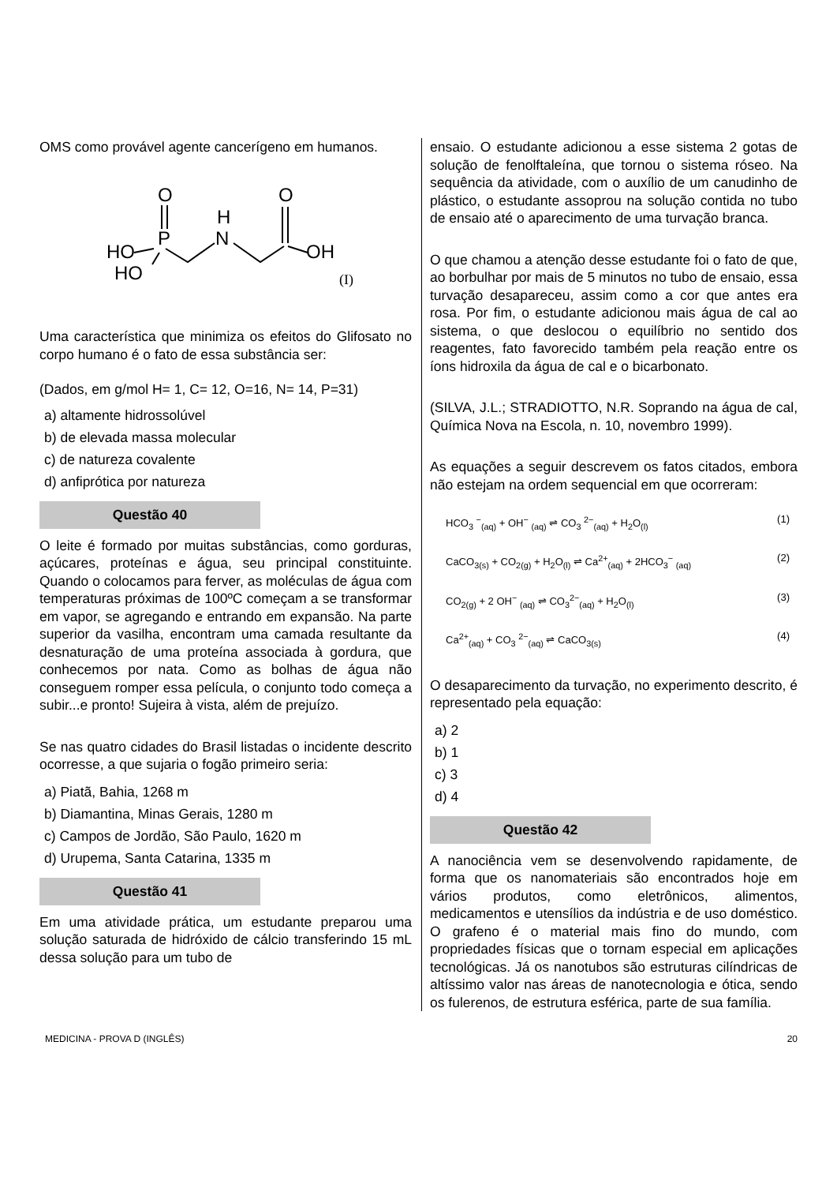OMS como provável agente cancerígeno em humanos.
O
O
H
N
P
HO
HO
OH
(I)
Uma característica que minimiza os efeitos do Glifosato no corpo humano é o fato de essa substância ser:
(Dados, em g/mol H= 1, C= 12, O=16, N= 14, P=31)
a) altamente hidrossolúvel
b) de elevada massa molecular
c) de natureza covalente
d) anfiprótica por natureza
Questão 40
O leite é formado por muitas substâncias, como gorduras, açúcares, proteínas e água, seu principal constituinte. Quando o colocamos para ferver, as moléculas de água com temperaturas próximas de 100ºC começam a se transformar em vapor, se agregando e entrando em expansão. Na parte superior da vasilha, encontram uma camada resultante da desnaturação de uma proteína associada à gordura, que conhecemos por nata. Como as bolhas de água não conseguem romper essa película, o conjunto todo começa a subir...e pronto! Sujeira à vista, além de prejuízo.
Se nas quatro cidades do Brasil listadas o incidente descrito ocorresse, a que sujaria o fogão primeiro seria:
a) Piatã, Bahia, 1268 m
b) Diamantina, Minas Gerais, 1280 m
c) Campos de Jordão, São Paulo, 1620 m
d) Urupema, Santa Catarina, 1335 m
Questão 41
Em uma atividade prática, um estudante preparou uma solução saturada de hidróxido de cálcio transferindo 15 mL dessa solução para um tubo de
ensaio. O estudante adicionou a esse sistema 2 gotas de solução de fenolftaleína, que tornou o sistema róseo. Na sequência da atividade, com o auxílio de um canudinho de plástico, o estudante assoprou na solução contida no tubo de ensaio até o aparecimento de uma turvação branca.
O que chamou a atenção desse estudante foi o fato de que, ao borbulhar por mais de 5 minutos no tubo de ensaio, essa turvação desapareceu, assim como a cor que antes era rosa. Por fim, o estudante adicionou mais água de cal ao sistema, o que deslocou o equilíbrio no sentido dos reagentes, fato favorecido também pela reação entre os íons hidroxila da água de cal e o bicarbonato.
(SILVA, J.L.; STRADIOTTO, N.R. Soprando na água de cal, Química Nova na Escola, n. 10, novembro 1999).
As equações a seguir descrevem os fatos citados, embora não estejam na ordem sequencial em que ocorreram:
HCO<sub>3</sub> <sup>−</sup><sub>(aq)</sub> + OH<sup>−</sup> <sub>(aq)</sub> ⇌ CO<sub>3</sub> <sup>2−</sup><sub>(aq)</sub> + H<sub>2</sub>O<sub>(l)</sub> (1)
CaCO<sub>3(s)</sub> + CO<sub>2(g)</sub> + H<sub>2</sub>O<sub>(l)</sub> ⇌ Ca<sup>2+</sup><sub>(aq)</sub> + 2HCO<sub>3</sub><sup>−</sup> <sub>(aq)</sub> (2)
CO<sub>2(g)</sub> + 2 OH<sup>−</sup> <sub>(aq)</sub> ⇌ CO<sub>3</sub><sup>2−</sup><sub>(aq)</sub> + H<sub>2</sub>O<sub>(l)</sub> (3)
Ca<sup>2+</sup><sub>(aq)</sub> + CO<sub>3</sub> <sup>2−</sup><sub>(aq)</sub> ⇌ CaCO<sub>3(s)</sub> (4)
O desaparecimento da turvação, no experimento descrito, é representado pela equação:
a) 2
b) 1
c) 3
d) 4
Questão 42
A nanociência vem se desenvolvendo rapidamente, de forma que os nanomateriais são encontrados hoje em vários produtos, como eletrônicos, alimentos, medicamentos e utensílios da indústria e de uso doméstico. O grafeno é o material mais fino do mundo, com propriedades físicas que o tornam especial em aplicações tecnológicas. Já os nanotubos são estruturas cilíndricas de altíssimo valor nas áreas de nanotecnologia e ótica, sendo os fulerenos, de estrutura esférica, parte de sua família.
MEDICINA - PROVA D (INGLÊS) 20